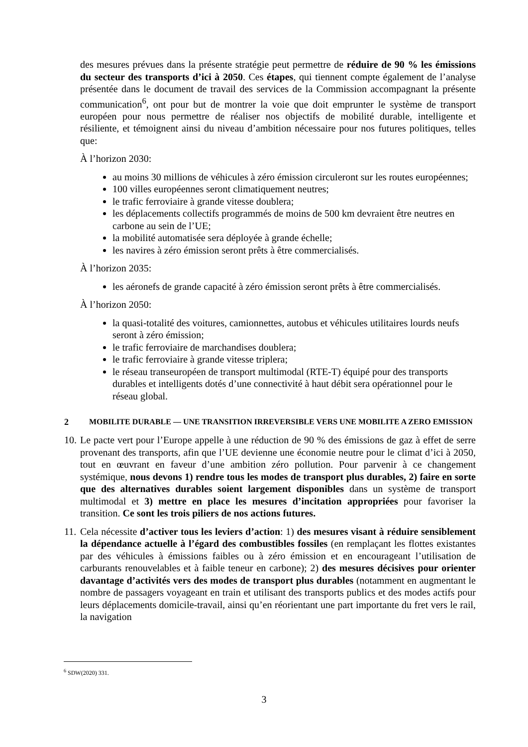des mesures prévues dans la présente stratégie peut permettre de réduire de 90 % les émissions du secteur des transports d’ici à 2050. Ces étapes, qui tiennent compte également de l’analyse présentée dans le document de travail des services de la Commission accompagnant la présente communication<sup>6</sup>, ont pour but de montrer la voie que doit emprunter le système de transport européen pour nous permettre de réaliser nos objectifs de mobilité durable, intelligente et résiliente, et témoignent ainsi du niveau d’ambition nécessaire pour nos futures politiques, telles que:
À l’horizon 2030:
au moins 30 millions de véhicules à zéro émission circuleront sur les routes européennes;
100 villes européennes seront climatiquement neutres;
le trafic ferroviaire à grande vitesse doublera;
les déplacements collectifs programmés de moins de 500 km devraient être neutres en carbone au sein de l’UE;
la mobilité automatisée sera déployée à grande échelle;
les navires à zéro émission seront prêts à être commercialisés.
À l’horizon 2035:
les aéronefs de grande capacité à zéro émission seront prêts à être commercialisés.
À l’horizon 2050:
la quasi-totalité des voitures, camionnettes, autobus et véhicules utilitaires lourds neufs seront à zéro émission;
le trafic ferroviaire de marchandises doublera;
le trafic ferroviaire à grande vitesse triplera;
le réseau transeuropéen de transport multimodal (RTE-T) équipé pour des transports durables et intelligents dotés d’une connectivité à haut débit sera opérationnel pour le réseau global.
2 MOBILITE DURABLE — UNE TRANSITION IRREVERSIBLE VERS UNE MOBILITE A ZERO EMISSION
10.
Le pacte vert pour l’Europe appelle à une réduction de 90 % des émissions de gaz à effet de serre provenant des transports, afin que l’UE devienne une économie neutre pour le climat d’ici à 2050, tout en œuvrant en faveur d’une ambition zéro pollution. Pour parvenir à ce changement systémique, nous devons 1) rendre tous les modes de transport plus durables, 2) faire en sorte que des alternatives durables soient largement disponibles dans un système de transport multimodal et 3) mettre en place les mesures d’incitation appropriées pour favoriser la transition. Ce sont les trois piliers de nos actions futures.
11.
Cela nécessite d’activer tous les leviers d’action: 1) des mesures visant à réduire sensiblement la dépendance actuelle à l’égard des combustibles fossiles (en remplaçant les flottes existantes par des véhicules à émissions faibles ou à zéro émission et en encourageant l’utilisation de carburants renouvelables et à faible teneur en carbone); 2) des mesures décisives pour orienter davantage d’activités vers des modes de transport plus durables (notamment en augmentant le nombre de passagers voyageant en train et utilisant des transports publics et des modes actifs pour leurs déplacements domicile-travail, ainsi qu’en réorientant une part importante du fret vers le rail, la navigation
<sup>6</sup> SDW(2020) 331.
3